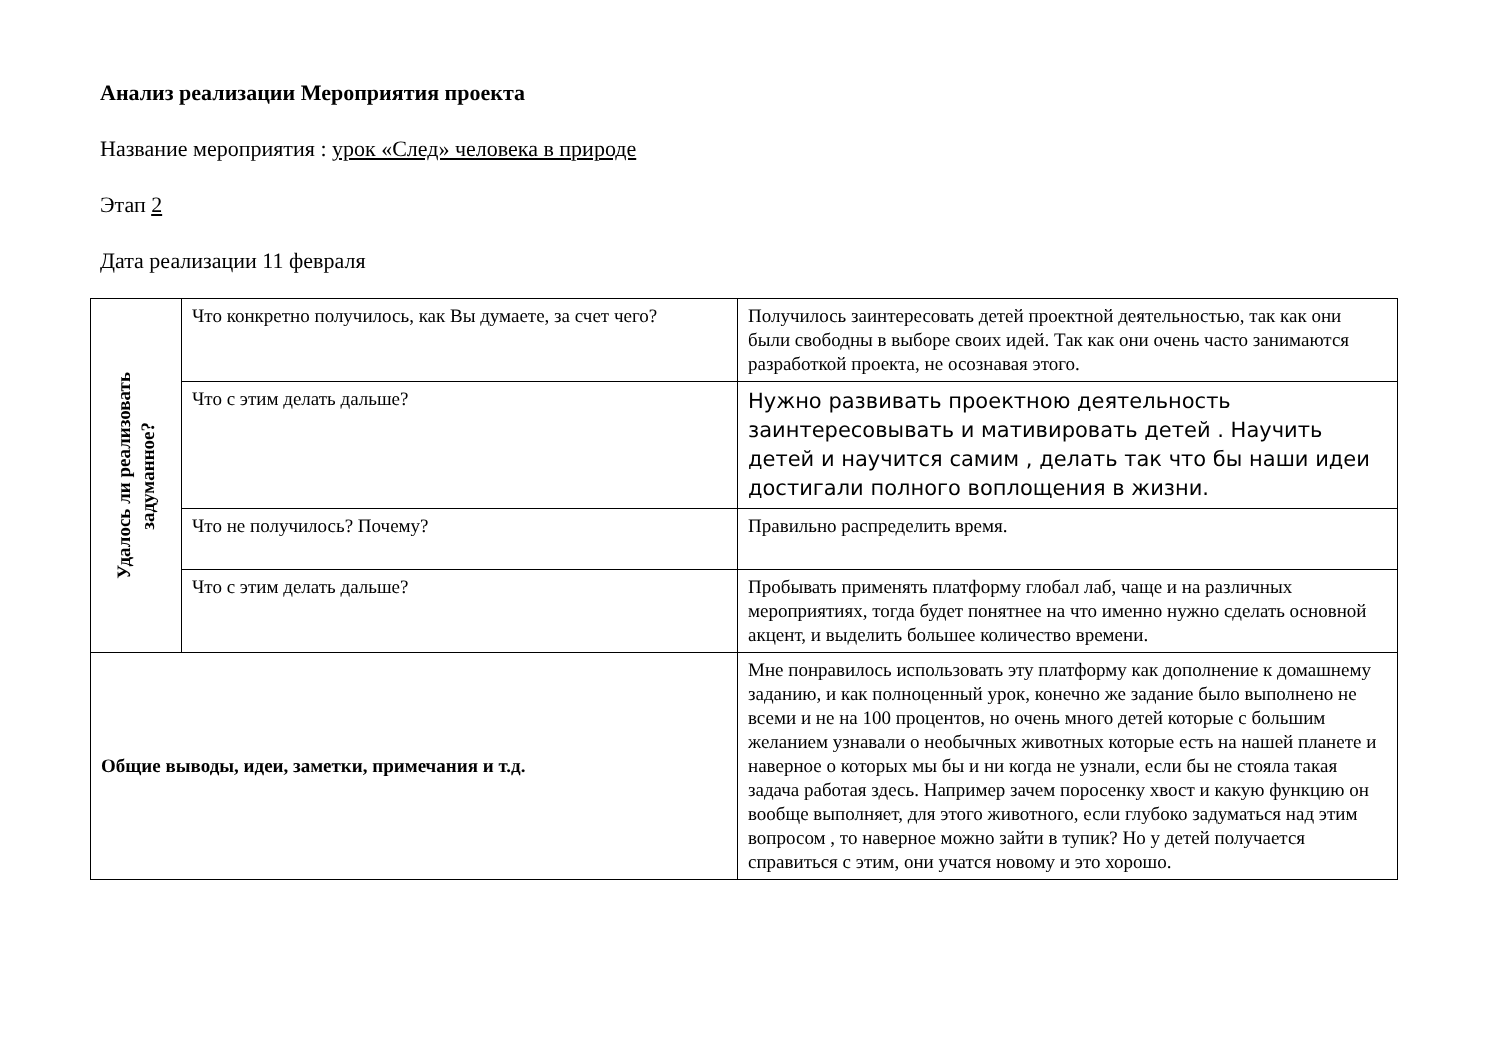Анализ реализации Мероприятия проекта
Название мероприятия : урок «След» человека в природе
Этап 2
Дата реализации 11 февраля
| Удалось ли реализовать задуманное? | Что конкретно получилось, как Вы думаете, за счет чего? | Получилось заинтересовать детей проектной деятельностью, так как они были свободны в выборе своих идей. Так как они очень часто занимаются разработкой проекта, не осознавая этого. |
| | Что с этим делать дальше? | Нужно развивать проектною деятельность заинтересовывать и мативировать детей . Научить детей и научится самим , делать так что бы наши идеи достигали полного воплощения в жизни. |
| | Что не получилось? Почему? | Правильно распределить время. |
| | Что с этим делать дальше? | Пробывать применять платформу глобал лаб, чаще и на различных мероприятиях, тогда будет понятнее на что именно нужно сделать основной акцент, и выделить большее количество времени. |
| Общие выводы, идеи, заметки, примечания и т.д. | | Мне понравилось использовать эту платформу как дополнение к домашнему заданию, и как полноценный урок, конечно же задание было выполнено не всеми и не на 100 процентов, но очень много детей которые с большим желанием узнавали о необычных животных которые есть на нашей планете и наверное о которых мы бы и ни когда не узнали, если бы не стояла такая задача работая здесь. Например зачем поросенку хвост и какую функцию он вообще выполняет, для этого животного, если глубоко задуматься над этим вопросом , то наверное можно зайти в тупик? Но у детей получается справиться с этим, они учатся новому и это хорошо. |